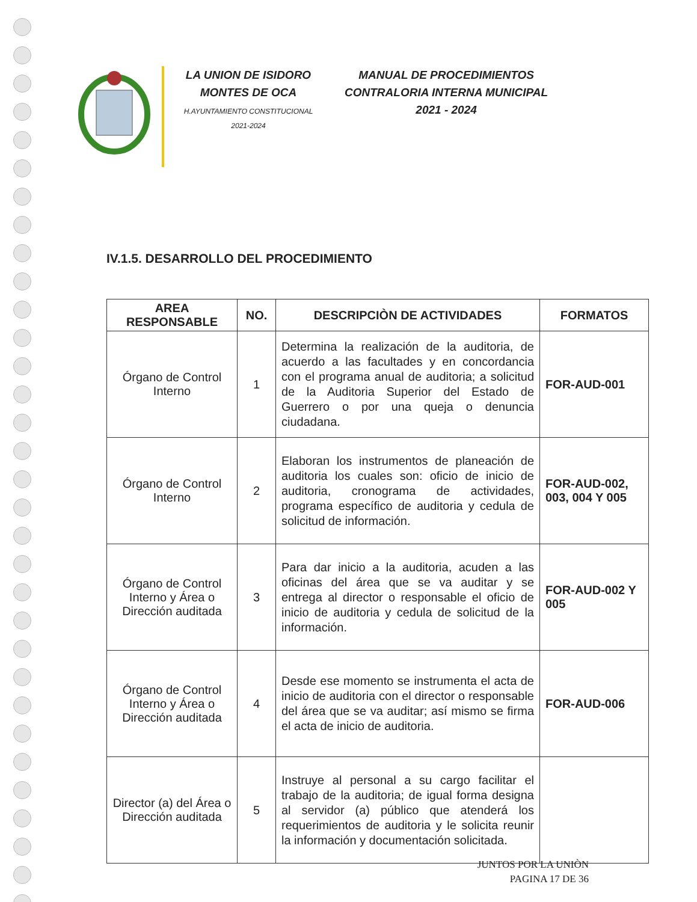LA UNION DE ISIDORO
MONTES DE OCA
H.AYUNTAMIENTO CONSTITUCIONAL
2021-2024
MANUAL DE PROCEDIMIENTOS
CONTRALORIA INTERNA MUNICIPAL
2021 - 2024
IV.1.5. DESARROLLO DEL PROCEDIMIENTO
| AREA RESPONSABLE | NO. | DESCRIPCIÒN DE ACTIVIDADES | FORMATOS |
| --- | --- | --- | --- |
| Órgano de Control Interno | 1 | Determina la realización de la auditoria, de acuerdo a las facultades y en concordancia con el programa anual de auditoria; a solicitud de la Auditoria Superior del Estado de Guerrero o por una queja o denuncia ciudadana. | FOR-AUD-001 |
| Órgano de Control Interno | 2 | Elaboran los instrumentos de planeación de auditoria los cuales son: oficio de inicio de auditoria, cronograma de actividades, programa específico de auditoria y cedula de solicitud de información. | FOR-AUD-002, 003, 004 Y 005 |
| Órgano de Control Interno y Área o Dirección auditada | 3 | Para dar inicio a la auditoria, acuden a las oficinas del área que se va auditar y se entrega al director o responsable el oficio de inicio de auditoria y cedula de solicitud de la información. | FOR-AUD-002 Y 005 |
| Órgano de Control Interno y Área o Dirección auditada | 4 | Desde ese momento se instrumenta el acta de inicio de auditoria con el director o responsable del área que se va auditar; así mismo se firma el acta de inicio de auditoria. | FOR-AUD-006 |
| Director (a) del Área o Dirección auditada | 5 | Instruye al personal a su cargo facilitar el trabajo de la auditoria; de igual forma designa al servidor (a) público que atenderá los requerimientos de auditoria y le solicita reunir la información y documentación solicitada. | |
JUNTOS POR LA UNIÒN
PAGINA 17 DE 36